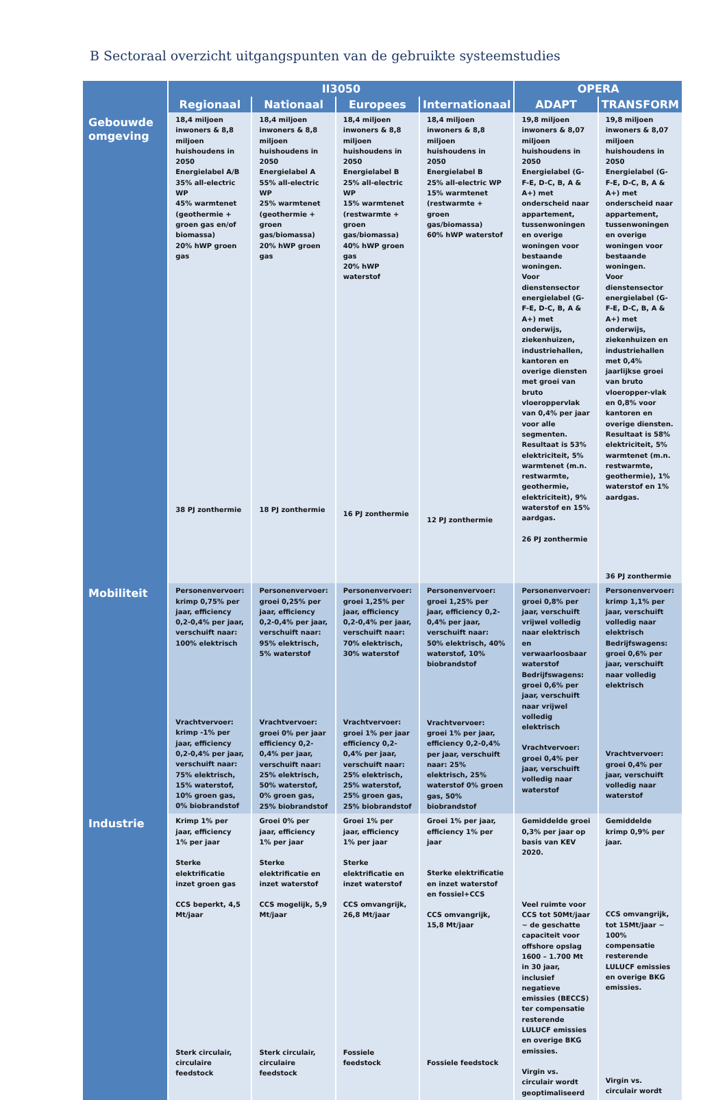B Sectoraal overzicht uitgangspunten van de gebruikte systeemstudies
| | II3050 | | | | OPERA | |
| --- | --- | --- | --- | --- | --- | --- |
| | Regionaal | Nationaal | Europees | Internationaal | ADAPT | TRANSFORM |
| Gebouwde omgeving | 18,4 miljoen inwoners & 8,8 miljoen huishoudens in 2050 Energielabel A/B 35% all-electric WP 45% warmtenet (geothermie + groen gas en/of biomassa) 20% hWP groen gas 38 PJ zonthermie | 18,4 miljoen inwoners & 8,8 miljoen huishoudens in 2050 Energielabel A 55% all-electric WP 25% warmtenet (geothermie + groen gas/biomassa) 20% hWP groen gas 18 PJ zonthermie | 18,4 miljoen inwoners & 8,8 miljoen huishoudens in 2050 Energielabel B 25% all-electric WP 15% warmtenet (restwarmte + groen gas/biomassa) 40% hWP groen gas 20% hWP waterstof 16 PJ zonthermie | 18,4 miljoen inwoners & 8,8 miljoen huishoudens in 2050 Energielabel B 25% all-electric WP 15% warmtenet (restwarmte + groen gas/biomassa) 60% hWP waterstof 12 PJ zonthermie | 19,8 miljoen inwoners & 8,07 miljoen huishoudens in 2050 Energielabel (G-F-E, D-C, B, A & A+) met onderscheid naar appartement, tussenwoningen en overige woningen voor bestaande woningen. Voor dienstensector energielabel (G-F-E, D-C, B, A & A+) met onderwijs, ziekenhuizen, industriehallen, kantoren en overige diensten met groei van bruto vloeroppervlak van 0,4% per jaar voor alle segmenten. Resultaat is 53% elektriciteit, 5% warmtenet (m.n. restwarmte, geothermie, elektriciteit), 9% waterstof en 15% aardgas. 26 PJ zonthermie | 19,8 miljoen inwoners & 8,07 miljoen huishoudens in 2050 Energielabel (G-F-E, D-C, B, A & A+) met onderscheid naar appartement, tussenwoningen en overige woningen voor bestaande woningen. Voor dienstensector energielabel (G-F-E, D-C, B, A & A+) met onderwijs, ziekenhuizen en industriehallen met 0,4% jaarlijkse groei van bruto vloeropper-vlak en 0,8% voor kantoren en overige diensten. Resultaat is 58% elektriciteit, 5% warmtenet (m.n. restwarmte, geothermie), 1% waterstof en 1% aardgas. 36 PJ zonthermie |
| Mobiliteit | Personenvervoer: krimp 0,75% per jaar, efficiency 0,2-0,4% per jaar, verschuift naar: 100% elektrisch Vrachtvervoer: krimp -1% per jaar, efficiency 0,2-0,4% per jaar, verschuift naar: 75% elektrisch, 15% waterstof, 10% groen gas, 0% biobrandstof | Personenvervoer: groei 0,25% per jaar, efficiency 0,2-0,4% per jaar, verschuift naar: 95% elektrisch, 5% waterstof Vrachtvervoer: groei 0% per jaar efficiency 0,2-0,4% per jaar, verschuift naar: 25% elektrisch, 50% waterstof, 0% groen gas, 25% biobrandstof | Personenvervoer: groei 1,25% per jaar, efficiency 0,2-0,4% per jaar, verschuift naar: 70% elektrisch, 30% waterstof Vrachtvervoer: groei 1% per jaar efficiency 0,2-0,4% per jaar, verschuift naar: 25% elektrisch, 25% waterstof, 25% groen gas, 25% biobrandstof | Personenvervoer: groei 1,25% per jaar, efficiency 0,2-0,4% per jaar, verschuift naar: 50% elektrisch, 40% waterstof, 10% biobrandstof Vrachtvervoer: groei 1% per jaar, efficiency 0,2-0,4% per jaar, verschuift naar: 25% elektrisch, 25% waterstof 0% groen gas, 50% biobrandstof | Personenvervoer: groei 0,8% per jaar, verschuift vrijwel volledig naar elektrisch en verwaarloosbaar waterstof Bedrijfswagens: groei 0,6% per jaar, verschuift naar vrijwel volledig elektrisch Vrachtvervoer: groei 0,4% per jaar, verschuift volledig naar waterstof | Personenvervoer: krimp 1,1% per jaar, verschuift volledig naar elektrisch Bedrijfswagens: groei 0,6% per jaar, verschuift naar volledig elektrisch Vrachtvervoer: groei 0,4% per jaar, verschuift volledig naar waterstof |
| Industrie | Krimp 1% per jaar, efficiency 1% per jaar Sterke elektrificatie inzet groen gas CCS beperkt, 4,5 Mt/jaar Sterk circulair, circulaire feedstock | Groei 0% per jaar, efficiency 1% per jaar Sterke elektrificatie en inzet waterstof CCS mogelijk, 5,9 Mt/jaar Sterk circulair, circulaire feedstock | Groei 1% per jaar, efficiency 1% per jaar Sterke elektrificatie en inzet waterstof CCS omvangrijk, 26,8 Mt/jaar Fossiele feedstock | Groei 1% per jaar, efficiency 1% per jaar Sterke elektrificatie en inzet waterstof en fossiel+CCS CCS omvangrijk, 15,8 Mt/jaar Fossiele feedstock | Gemiddelde groei 0,3% per jaar op basis van KEV 2020. Veel ruimte voor CCS tot 50Mt/jaar ~ de geschatte capaciteit voor offshore opslag 1600 – 1.700 Mt in 30 jaar, inclusief negatieve emissies (BECCS) ter compensatie resterende LULUCF emissies en overige BKG emissies. Virgin vs. circulair wordt geoptimaliseerd | Gemiddelde krimp 0,9% per jaar. CCS omvangrijk, tot 15Mt/jaar ~ 100% compensatie resterende LULUCF emissies en overige BKG emissies. Virgin vs. circulair wordt |